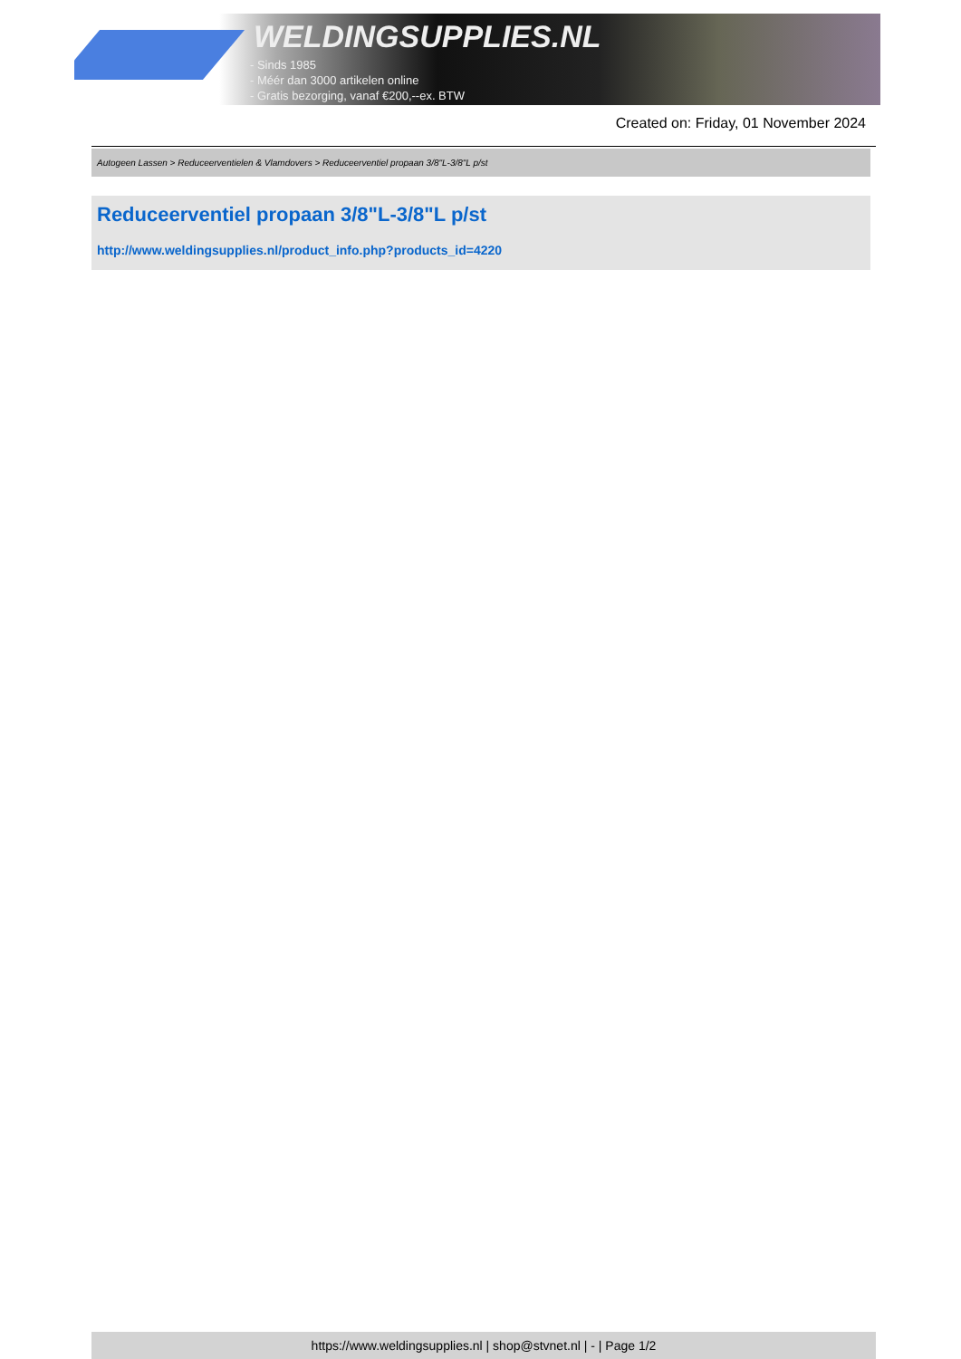WELDINGSUPPLIES.NL
- Sinds 1985
- Méér dan 3000 artikelen online
- Gratis bezorging, vanaf €200,--ex. BTW
Created on: Friday, 01 November 2024
Autogeen Lassen > Reduceerventielen & Vlamdovers > Reduceerventiel propaan 3/8"L-3/8"L p/st
Reduceerventiel propaan 3/8"L-3/8"L p/st
http://www.weldingsupplies.nl/product_info.php?products_id=4220
https://www.weldingsupplies.nl | shop@stvnet.nl | - | Page 1/2